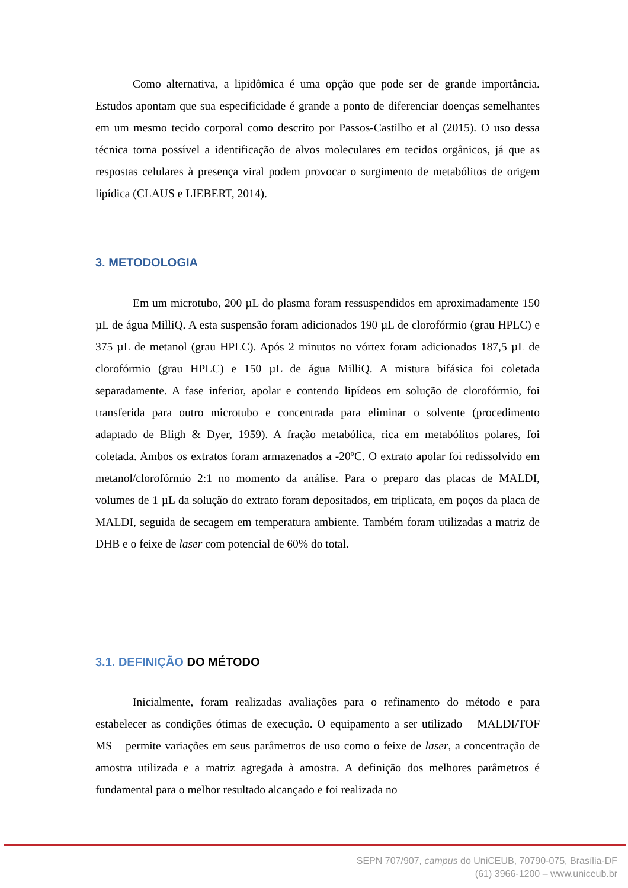Como alternativa, a lipidômica é uma opção que pode ser de grande importância. Estudos apontam que sua especificidade é grande a ponto de diferenciar doenças semelhantes em um mesmo tecido corporal como descrito por Passos-Castilho et al (2015). O uso dessa técnica torna possível a identificação de alvos moleculares em tecidos orgânicos, já que as respostas celulares à presença viral podem provocar o surgimento de metabólitos de origem lipídica (CLAUS e LIEBERT, 2014).
3. METODOLOGIA
Em um microtubo, 200 µL do plasma foram ressuspendidos em aproximadamente 150 µL de água MilliQ. A esta suspensão foram adicionados 190 µL de clorofórmio (grau HPLC) e 375 µL de metanol (grau HPLC). Após 2 minutos no vórtex foram adicionados 187,5 µL de clorofórmio (grau HPLC) e 150 µL de água MilliQ. A mistura bifásica foi coletada separadamente. A fase inferior, apolar e contendo lipídeos em solução de clorofórmio, foi transferida para outro microtubo e concentrada para eliminar o solvente (procedimento adaptado de Bligh & Dyer, 1959). A fração metabólica, rica em metabólitos polares, foi coletada. Ambos os extratos foram armazenados a -20ºC. O extrato apolar foi redissolvido em metanol/clorofórmio 2:1 no momento da análise. Para o preparo das placas de MALDI, volumes de 1 µL da solução do extrato foram depositados, em triplicata, em poços da placa de MALDI, seguida de secagem em temperatura ambiente. Também foram utilizadas a matriz de DHB e o feixe de laser com potencial de 60% do total.
3.1. DEFINIÇÃO DO MÉTODO
Inicialmente, foram realizadas avaliações para o refinamento do método e para estabelecer as condições ótimas de execução. O equipamento a ser utilizado – MALDI/TOF MS – permite variações em seus parâmetros de uso como o feixe de laser, a concentração de amostra utilizada e a matriz agregada à amostra. A definição dos melhores parâmetros é fundamental para o melhor resultado alcançado e foi realizada no
SEPN 707/907, campus do UniCEUB, 70790-075, Brasília-DF
(61) 3966-1200 – www.uniceub.br